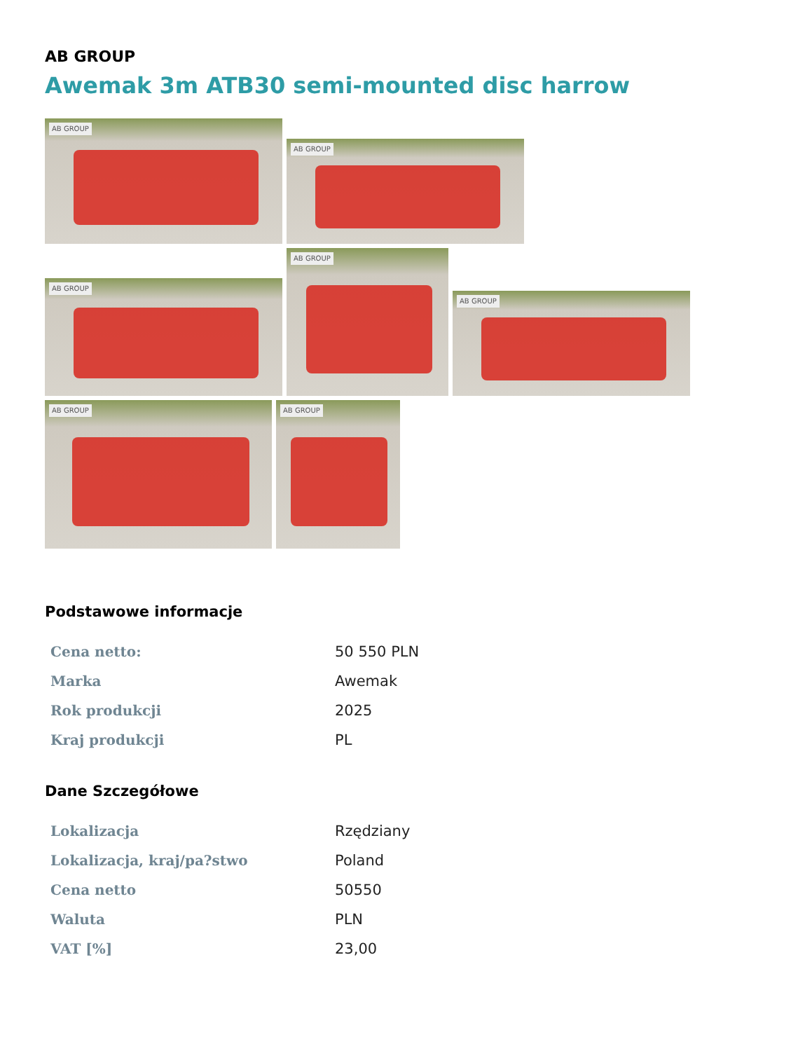AB GROUP
Awemak 3m ATB30 semi-mounted disc harrow
AB GROUP
AB GROUP
AB GROUP
AB GROUP
AB GROUP
AB GROUP AB GROUP
Podstawowe informacje
| Cena netto: | 50 550 PLN |
| Marka | Awemak |
| Rok produkcji | 2025 |
| Kraj produkcji | PL |
Dane Szczegółowe
| Lokalizacja | Rzędziany |
| Lokalizacja, kraj/pa?stwo | Poland |
| Cena netto | 50550 |
| Waluta | PLN |
| VAT [%] | 23,00 |